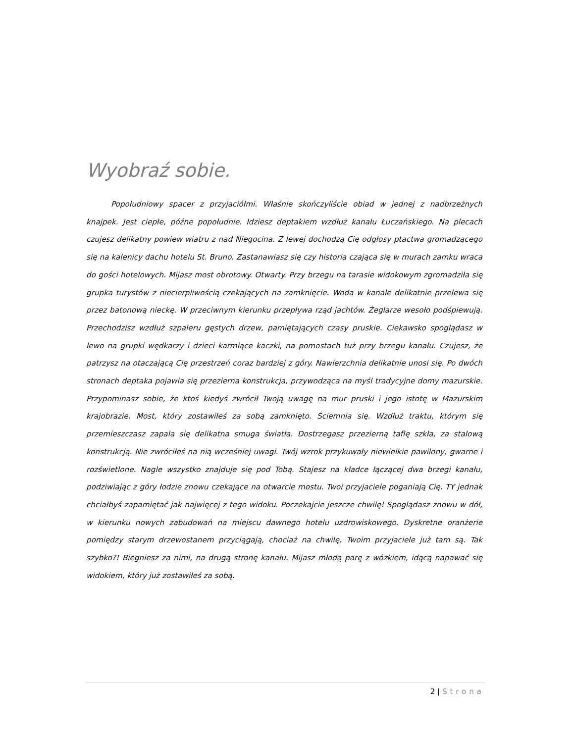Wyobraź sobie.
Popołudniowy spacer z przyjaciółmi. Właśnie skończyliście obiad w jednej z nadbrzeżnych knajpek. Jest ciepłe, późne popołudnie. Idziesz deptakiem wzdłuż kanału Łuczańskiego. Na plecach czujesz delikatny powiew wiatru z nad Niegocina. Z lewej dochodzą Cię odgłosy ptactwa gromadzącego się na kalenicy dachu hotelu St. Bruno. Zastanawiasz się czy historia czająca się w murach zamku wraca do gości hotelowych. Mijasz most obrotowy. Otwarty. Przy brzegu na tarasie widokowym zgromadziła się grupka turystów z niecierpliwością czekających na zamknięcie. Woda w kanale delikatnie przelewa się przez batonową nieckę. W przeciwnym kierunku przepływa rząd jachtów. Żeglarze wesoło podśpiewują. Przechodzisz wzdłuż szpaleru gęstych drzew, pamiętających czasy pruskie. Ciekawsko spoglądasz w lewo na grupki wędkarzy i dzieci karmiące kaczki, na pomostach tuż przy brzegu kanału. Czujesz, że patrzysz na otaczającą Cię przestrzeń coraz bardziej z góry. Nawierzchnia delikatnie unosi się. Po dwóch stronach deptaka pojawia się przezierna konstrukcja, przywodząca na myśl tradycyjne domy mazurskie. Przypominasz sobie, że ktoś kiedyś zwrócił Twoją uwagę na mur pruski i jego istotę w Mazurskim krajobrazie. Most, który zostawiłeś za sobą zamknięto. Ściemnia się. Wzdłuż traktu, którym się przemieszczasz zapala się delikatna smuga światła. Dostrzegasz przezierną taflę szkła, za stalową konstrukcją. Nie zwróciłeś na nią wcześniej uwagi. Twój wzrok przykuwały niewielkie pawilony, gwarne i rozświetlone. Nagle wszystko znajduje się pod Tobą. Stajesz na kładce łączącej dwa brzegi kanału, podziwiając z góry łodzie znowu czekające na otwarcie mostu. Twoi przyjaciele poganiają Cię. TY jednak chciałbyś zapamiętać jak najwięcej z tego widoku. Poczekajcie jeszcze chwilę! Spoglądasz znowu w dół, w kierunku nowych zabudowań na miejscu dawnego hotelu uzdrowiskowego. Dyskretne oranżerie pomiędzy starym drzewostanem przyciągają, chociaż na chwilę. Twoim przyjaciele już tam są. Tak szybko?! Biegniesz za nimi, na drugą stronę kanału. Mijasz młodą parę z wózkiem, idącą napawać się widokiem, który już zostawiłeś za sobą.
2 | Strona